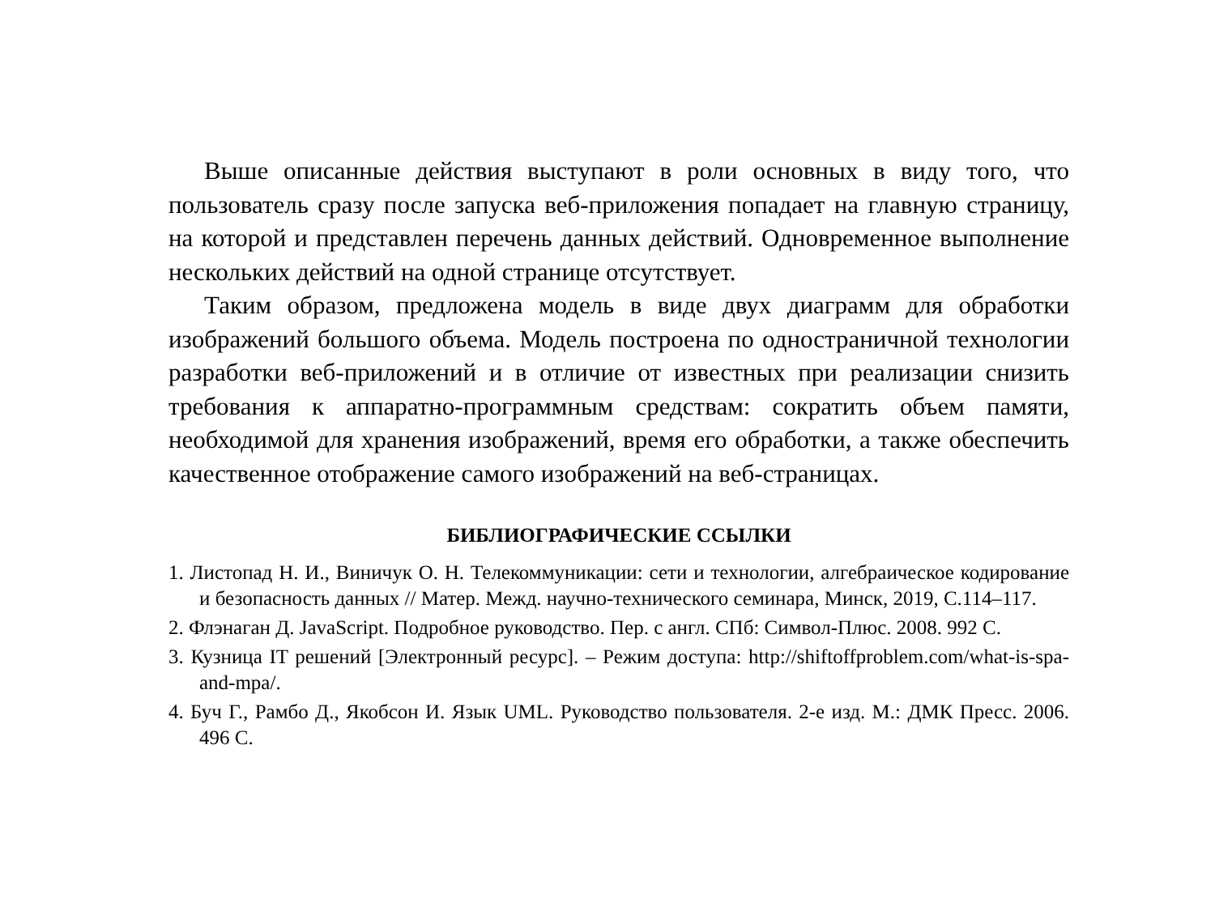Выше описанные действия выступают в роли основных в виду того, что пользователь сразу после запуска веб-приложения попадает на главную страницу, на которой и представлен перечень данных действий. Одновременное выполнение нескольких действий на одной странице отсутствует.
Таким образом, предложена модель в виде двух диаграмм для обработки изображений большого объема. Модель построена по одностраничной технологии разработки веб-приложений и в отличие от известных при реализации снизить требования к аппаратно-программным средствам: сократить объем памяти, необходимой для хранения изображений, время его обработки, а также обеспечить качественное отображение самого изображений на веб-страницах.
БИБЛИОГРАФИЧЕСКИЕ ССЫЛКИ
1. Листопад Н. И., Виничук О. Н. Телекоммуникации: сети и технологии, алгебраическое кодирование и безопасность данных // Матер. Межд. научно-технического семинара, Минск, 2019, С.114–117.
2. Флэнаган Д. JavaScript. Подробное руководство. Пер. с англ. СПб: Символ-Плюс. 2008. 992 С.
3. Кузница IT решений [Электронный ресурс]. – Режим доступа: http://shiftoffproblem.com/what-is-spa-and-mpa/.
4. Буч Г., Рамбо Д., Якобсон И. Язык UML. Руководство пользователя. 2-е изд. М.: ДМК Пресс. 2006. 496 С.